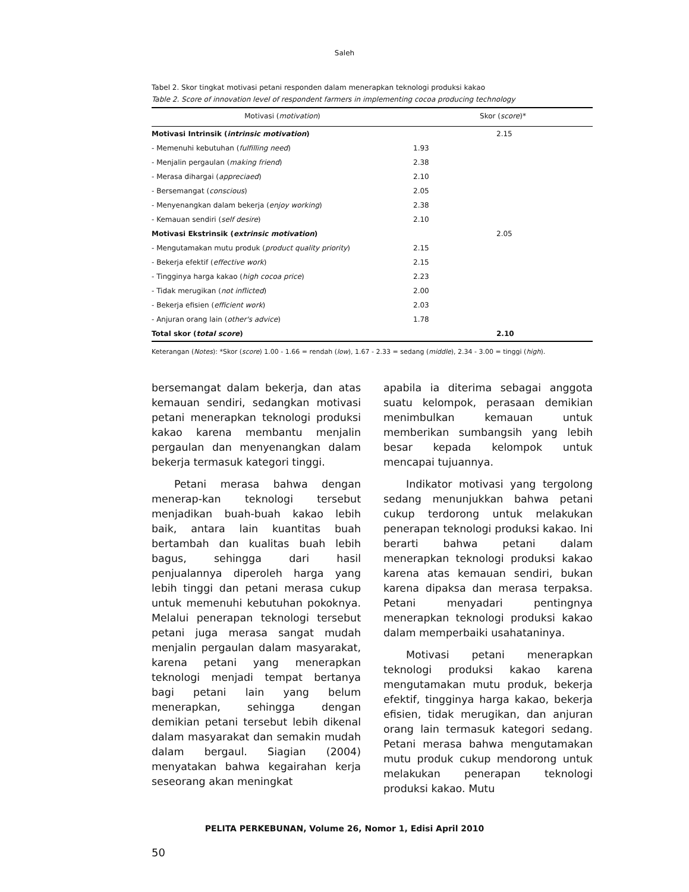Saleh
Tabel 2. Skor tingkat motivasi petani responden dalam menerapkan teknologi produksi kakao
Table 2. Score of innovation level of respondent farmers in implementing cocoa producing technology
| Motivasi ( motivation ) | Skor ( score )* | |
| --- | --- | --- |
| Motivasi Intrinsik ( intrinsic motivation ) | | 2.15 |
| - Memenuhi kebutuhan ( fulfilling need ) | 1.93 | |
| - Menjalin pergaulan ( making friend ) | 2.38 | |
| - Merasa dihargai ( appreciaed ) | 2.10 | |
| - Bersemangat ( conscious ) | 2.05 | |
| - Menyenangkan dalam bekerja ( enjoy working ) | 2.38 | |
| - Kemauan sendiri ( self desire ) | 2.10 | |
| Motivasi Ekstrinsik ( extrinsic motivation ) | | 2.05 |
| - Mengutamakan mutu produk ( product quality priority ) | 2.15 | |
| - Bekerja efektif ( effective work ) | 2.15 | |
| - Tingginya harga kakao ( high cocoa price ) | 2.23 | |
| - Tidak merugikan ( not inflicted ) | 2.00 | |
| - Bekerja efisien ( efficient work ) | 2.03 | |
| - Anjuran orang lain ( other's advice ) | 1.78 | |
| Total skor ( total score ) | | 2.10 |
Keterangan (Notes): *Skor (score) 1.00 - 1.66 = rendah (low), 1.67 - 2.33 = sedang (middle), 2.34 - 3.00 = tinggi (high).
bersemangat dalam bekerja, dan atas kemauan sendiri, sedangkan motivasi petani menerapkan teknologi produksi kakao karena membantu menjalin pergaulan dan menyenangkan dalam bekerja termasuk kategori tinggi.
Petani merasa bahwa dengan menerap-kan teknologi tersebut menjadikan buah-buah kakao lebih baik, antara lain kuantitas buah bertambah dan kualitas buah lebih bagus, sehingga dari hasil penjualannya diperoleh harga yang lebih tinggi dan petani merasa cukup untuk memenuhi kebutuhan pokoknya. Melalui penerapan teknologi tersebut petani juga merasa sangat mudah menjalin pergaulan dalam masyarakat, karena petani yang menerapkan teknologi menjadi tempat bertanya bagi petani lain yang belum menerapkan, sehingga dengan demikian petani tersebut lebih dikenal dalam masyarakat dan semakin mudah dalam bergaul. Siagian (2004) menyatakan bahwa kegairahan kerja seseorang akan meningkat
apabila ia diterima sebagai anggota suatu kelompok, perasaan demikian menimbulkan kemauan untuk memberikan sumbangsih yang lebih besar kepada kelompok untuk mencapai tujuannya.
Indikator motivasi yang tergolong sedang menunjukkan bahwa petani cukup terdorong untuk melakukan penerapan teknologi produksi kakao. Ini berarti bahwa petani dalam menerapkan teknologi produksi kakao karena atas kemauan sendiri, bukan karena dipaksa dan merasa terpaksa. Petani menyadari pentingnya menerapkan teknologi produksi kakao dalam memperbaiki usahataninya.
Motivasi petani menerapkan teknologi produksi kakao karena mengutamakan mutu produk, bekerja efektif, tingginya harga kakao, bekerja efisien, tidak merugikan, dan anjuran orang lain termasuk kategori sedang. Petani merasa bahwa mengutamakan mutu produk cukup mendorong untuk melakukan penerapan teknologi produksi kakao. Mutu
PELITA PERKEBUNAN, Volume 26, Nomor 1, Edisi April 2010
50